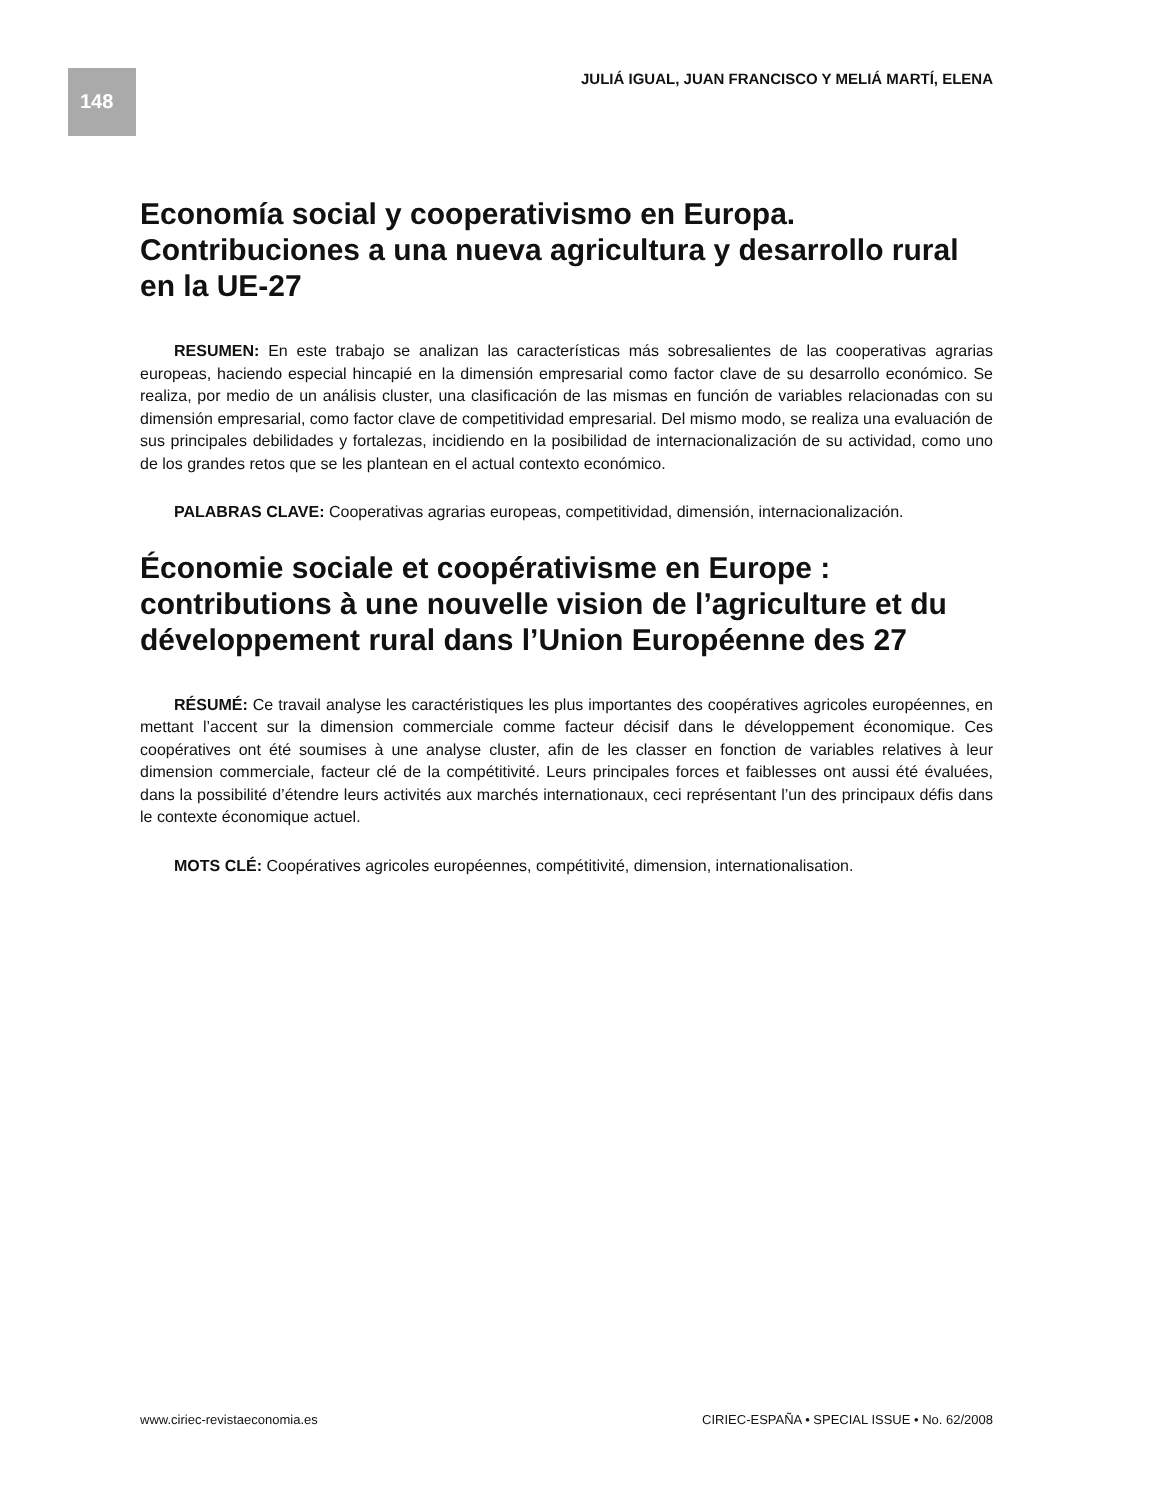148
JULIÁ IGUAL, JUAN FRANCISCO Y MELIÁ MARTÍ, ELENA
Economía social y cooperativismo en Europa. Contribuciones a una nueva agricultura y desarrollo rural en la UE-27
RESUMEN: En este trabajo se analizan las características más sobresalientes de las cooperativas agrarias europeas, haciendo especial hincapié en la dimensión empresarial como factor clave de su desarrollo económico. Se realiza, por medio de un análisis cluster, una clasificación de las mismas en función de variables relacionadas con su dimensión empresarial, como factor clave de competitividad empresarial. Del mismo modo, se realiza una evaluación de sus principales debilidades y fortalezas, incidiendo en la posibilidad de internacionalización de su actividad, como uno de los grandes retos que se les plantean en el actual contexto económico.
PALABRAS CLAVE: Cooperativas agrarias europeas, competitividad, dimensión, internacionalización.
Économie sociale et coopérativisme en Europe : contributions à une nouvelle vision de l’agriculture et du développement rural dans l’Union Européenne des 27
RÉSUMÉ: Ce travail analyse les caractéristiques les plus importantes des coopératives agricoles européennes, en mettant l’accent sur la dimension commerciale comme facteur décisif dans le développement économique. Ces coopératives ont été soumises à une analyse cluster, afin de les classer en fonction de variables relatives à leur dimension commerciale, facteur clé de la compétitivité. Leurs principales forces et faiblesses ont aussi été évaluées, dans la possibilité d’étendre leurs activités aux marchés internationaux, ceci représentant l’un des principaux défis dans le contexte économique actuel.
MOTS CLÉ: Coopératives agricoles européennes, compétitivité, dimension, internationalisation.
www.ciriec-revistaeconomia.es CIRIEC-ESPAÑA • SPECIAL ISSUE • No. 62/2008